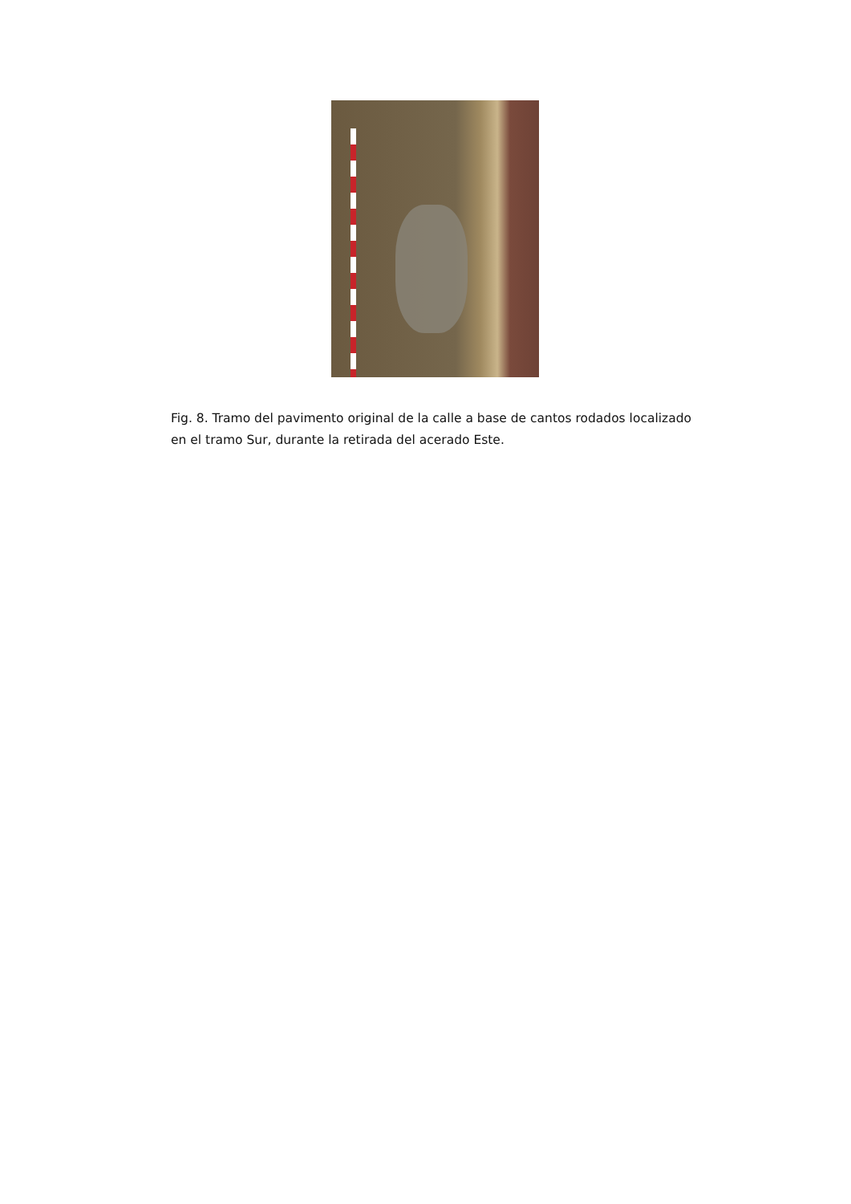Fig. 8. Tramo del pavimento original de la calle a base de cantos rodados localizado en el tramo Sur, durante la retirada del acerado Este.